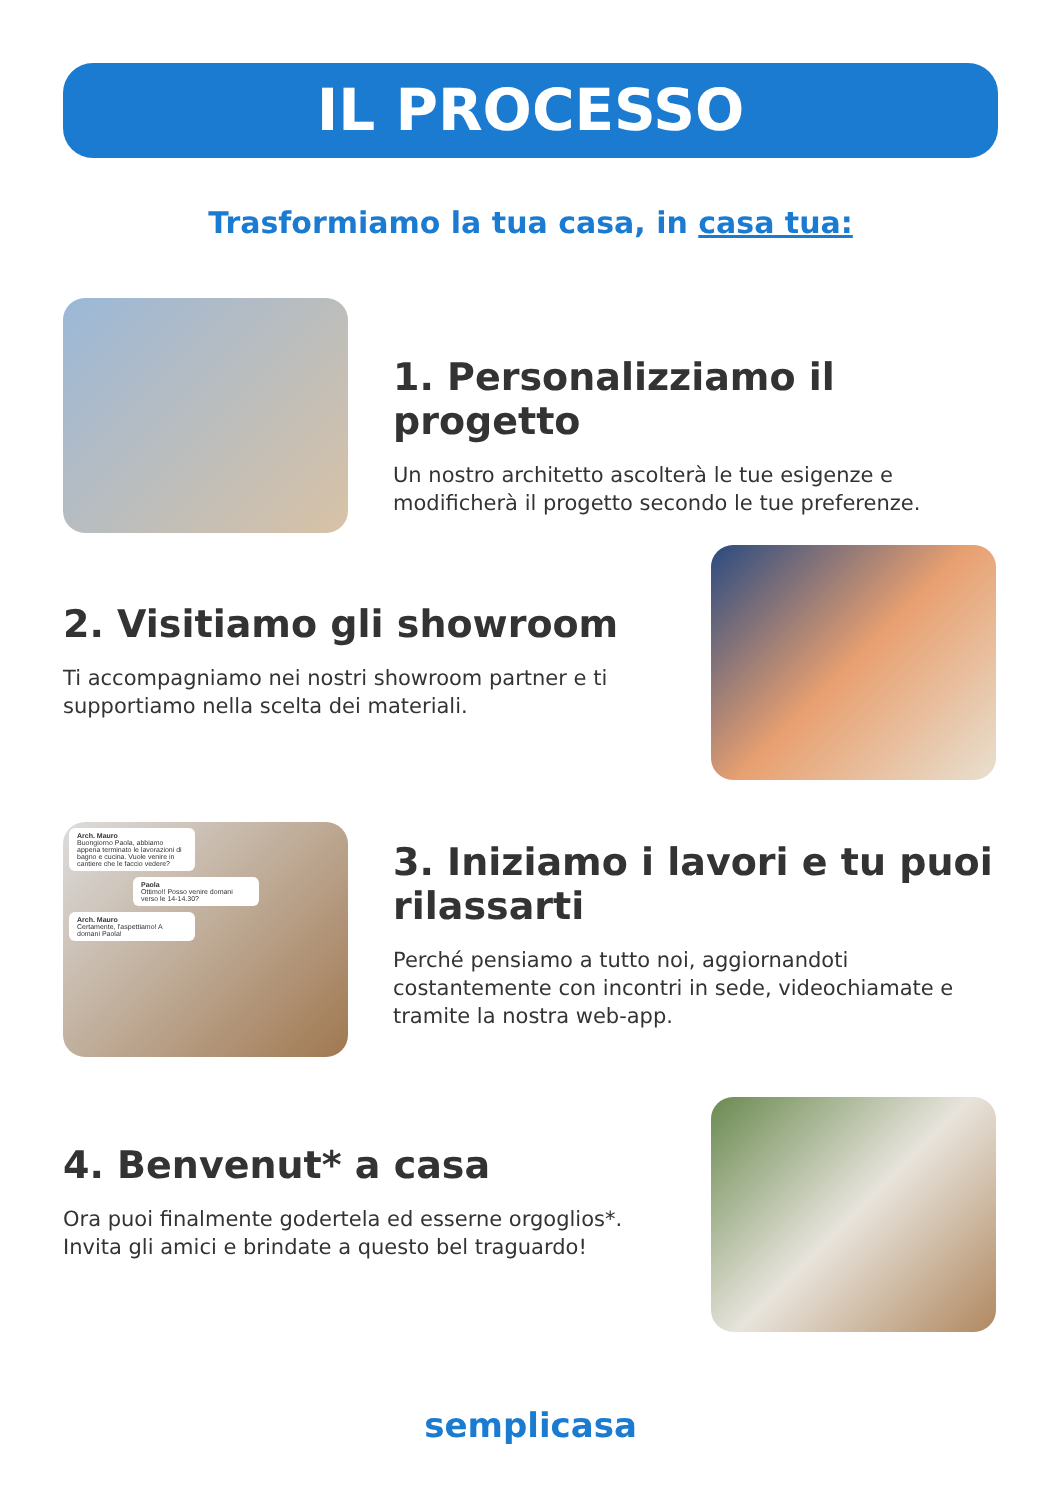IL PROCESSO
Trasformiamo la tua casa, in casa tua:
1. Personalizziamo il progetto
Un nostro architetto ascolterà le tue esigenze e modificherà il progetto secondo le tue preferenze.
2. Visitiamo gli showroom
Ti accompagniamo nei nostri showroom partner e ti supportiamo nella scelta dei materiali.
Arch. Mauro
Buongiorno Paola, abbiamo appena terminato le lavorazioni di bagno e cucina. Vuole venire in cantiere che le faccio vedere?
Paola
Ottimo!! Posso venire domani verso le 14-14.30?
Arch. Mauro
Certamente, l'aspettiamo! A domani Paola!
3. Iniziamo i lavori e tu puoi rilassarti
Perché pensiamo a tutto noi, aggiornandoti costantemente con incontri in sede, videochiamate e tramite la nostra web-app.
4. Benvenut* a casa
Ora puoi finalmente godertela ed esserne orgoglios*. Invita gli amici e brindate a questo bel traguardo!
semplicasa